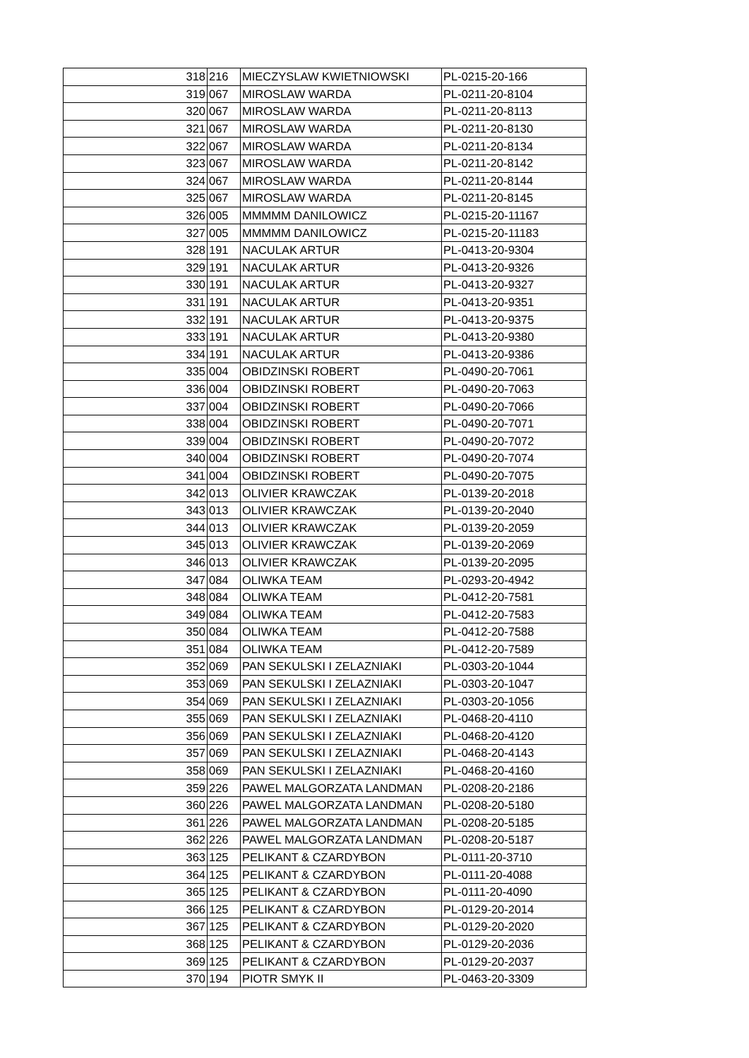| 318 | 216 | MIECZYSLAW KWIETNIOWSKI | PL-0215-20-166 |
| 319 | 067 | MIROSLAW WARDA | PL-0211-20-8104 |
| 320 | 067 | MIROSLAW WARDA | PL-0211-20-8113 |
| 321 | 067 | MIROSLAW WARDA | PL-0211-20-8130 |
| 322 | 067 | MIROSLAW WARDA | PL-0211-20-8134 |
| 323 | 067 | MIROSLAW WARDA | PL-0211-20-8142 |
| 324 | 067 | MIROSLAW WARDA | PL-0211-20-8144 |
| 325 | 067 | MIROSLAW WARDA | PL-0211-20-8145 |
| 326 | 005 | MMMMM DANILOWICZ | PL-0215-20-11167 |
| 327 | 005 | MMMMM DANILOWICZ | PL-0215-20-11183 |
| 328 | 191 | NACULAK ARTUR | PL-0413-20-9304 |
| 329 | 191 | NACULAK ARTUR | PL-0413-20-9326 |
| 330 | 191 | NACULAK ARTUR | PL-0413-20-9327 |
| 331 | 191 | NACULAK ARTUR | PL-0413-20-9351 |
| 332 | 191 | NACULAK ARTUR | PL-0413-20-9375 |
| 333 | 191 | NACULAK ARTUR | PL-0413-20-9380 |
| 334 | 191 | NACULAK ARTUR | PL-0413-20-9386 |
| 335 | 004 | OBIDZINSKI ROBERT | PL-0490-20-7061 |
| 336 | 004 | OBIDZINSKI ROBERT | PL-0490-20-7063 |
| 337 | 004 | OBIDZINSKI ROBERT | PL-0490-20-7066 |
| 338 | 004 | OBIDZINSKI ROBERT | PL-0490-20-7071 |
| 339 | 004 | OBIDZINSKI ROBERT | PL-0490-20-7072 |
| 340 | 004 | OBIDZINSKI ROBERT | PL-0490-20-7074 |
| 341 | 004 | OBIDZINSKI ROBERT | PL-0490-20-7075 |
| 342 | 013 | OLIVIER KRAWCZAK | PL-0139-20-2018 |
| 343 | 013 | OLIVIER KRAWCZAK | PL-0139-20-2040 |
| 344 | 013 | OLIVIER KRAWCZAK | PL-0139-20-2059 |
| 345 | 013 | OLIVIER KRAWCZAK | PL-0139-20-2069 |
| 346 | 013 | OLIVIER KRAWCZAK | PL-0139-20-2095 |
| 347 | 084 | OLIWKA TEAM | PL-0293-20-4942 |
| 348 | 084 | OLIWKA TEAM | PL-0412-20-7581 |
| 349 | 084 | OLIWKA TEAM | PL-0412-20-7583 |
| 350 | 084 | OLIWKA TEAM | PL-0412-20-7588 |
| 351 | 084 | OLIWKA TEAM | PL-0412-20-7589 |
| 352 | 069 | PAN SEKULSKI I ZELAZNIAKI | PL-0303-20-1044 |
| 353 | 069 | PAN SEKULSKI I ZELAZNIAKI | PL-0303-20-1047 |
| 354 | 069 | PAN SEKULSKI I ZELAZNIAKI | PL-0303-20-1056 |
| 355 | 069 | PAN SEKULSKI I ZELAZNIAKI | PL-0468-20-4110 |
| 356 | 069 | PAN SEKULSKI I ZELAZNIAKI | PL-0468-20-4120 |
| 357 | 069 | PAN SEKULSKI I ZELAZNIAKI | PL-0468-20-4143 |
| 358 | 069 | PAN SEKULSKI I ZELAZNIAKI | PL-0468-20-4160 |
| 359 | 226 | PAWEL MALGORZATA LANDMAN | PL-0208-20-2186 |
| 360 | 226 | PAWEL MALGORZATA LANDMAN | PL-0208-20-5180 |
| 361 | 226 | PAWEL MALGORZATA LANDMAN | PL-0208-20-5185 |
| 362 | 226 | PAWEL MALGORZATA LANDMAN | PL-0208-20-5187 |
| 363 | 125 | PELIKANT & CZARDYBON | PL-0111-20-3710 |
| 364 | 125 | PELIKANT & CZARDYBON | PL-0111-20-4088 |
| 365 | 125 | PELIKANT & CZARDYBON | PL-0111-20-4090 |
| 366 | 125 | PELIKANT & CZARDYBON | PL-0129-20-2014 |
| 367 | 125 | PELIKANT & CZARDYBON | PL-0129-20-2020 |
| 368 | 125 | PELIKANT & CZARDYBON | PL-0129-20-2036 |
| 369 | 125 | PELIKANT & CZARDYBON | PL-0129-20-2037 |
| 370 | 194 | PIOTR SMYK II | PL-0463-20-3309 |